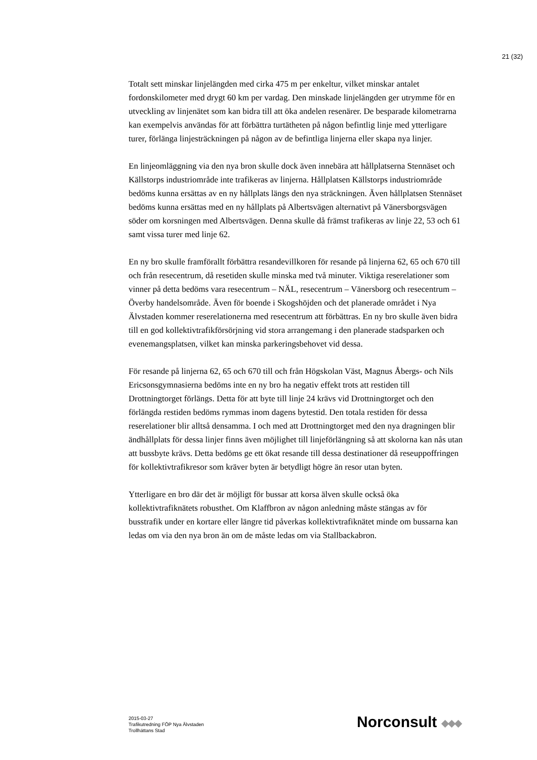21 (32)
Totalt sett minskar linjelängden med cirka 475 m per enkeltur, vilket minskar antalet fordonskilometer med drygt 60 km per vardag. Den minskade linjelängden ger utrymme för en utveckling av linjenätet som kan bidra till att öka andelen resenärer. De besparade kilometrarna kan exempelvis användas för att förbättra turtätheten på någon befintlig linje med ytterligare turer, förlänga linjesträckningen på någon av de befintliga linjerna eller skapa nya linjer.
En linjeomläggning via den nya bron skulle dock även innebära att hållplatserna Stennäset och Källstorps industriområde inte trafikeras av linjerna. Hållplatsen Källstorps industriområde bedöms kunna ersättas av en ny hållplats längs den nya sträckningen. Även hållplatsen Stennäset bedöms kunna ersättas med en ny hållplats på Albertsvägen alternativt på Vänersborgsvägen söder om korsningen med Albertsvägen. Denna skulle då främst trafikeras av linje 22, 53 och 61 samt vissa turer med linje 62.
En ny bro skulle framförallt förbättra resandevillkoren för resande på linjerna 62, 65 och 670 till och från resecentrum, då resetiden skulle minska med två minuter. Viktiga reserelationer som vinner på detta bedöms vara resecentrum – NÄL, resecentrum – Vänersborg och resecentrum – Överby handelsområde. Även för boende i Skogshöjden och det planerade området i Nya Älvstaden kommer reserelationerna med resecentrum att förbättras. En ny bro skulle även bidra till en god kollektivtrafikförsörjning vid stora arrangemang i den planerade stadsparken och evenemangsplatsen, vilket kan minska parkeringsbehovet vid dessa.
För resande på linjerna 62, 65 och 670 till och från Högskolan Väst, Magnus Åbergs- och Nils Ericsonsgymnasierna bedöms inte en ny bro ha negativ effekt trots att restiden till Drottningtorget förlängs. Detta för att byte till linje 24 krävs vid Drottningtorget och den förlängda restiden bedöms rymmas inom dagens bytestid. Den totala restiden för dessa reserelationer blir alltså densamma. I och med att Drottningtorget med den nya dragningen blir ändhållplats för dessa linjer finns även möjlighet till linjeförlängning så att skolorna kan nås utan att bussbyte krävs. Detta bedöms ge ett ökat resande till dessa destinationer då reseuppoffringen för kollektivtrafikresor som kräver byten är betydligt högre än resor utan byten.
Ytterligare en bro där det är möjligt för bussar att korsa älven skulle också öka kollektivtrafiknätets robusthet. Om Klaffbron av någon anledning måste stängas av för busstrafik under en kortare eller längre tid påverkas kollektivtrafiknätet minde om bussarna kan ledas om via den nya bron än om de måste ledas om via Stallbackabron.
2015-03-27
Trafikutredning FÖP Nya Älvstaden
Trollhättans Stad
Norconsult